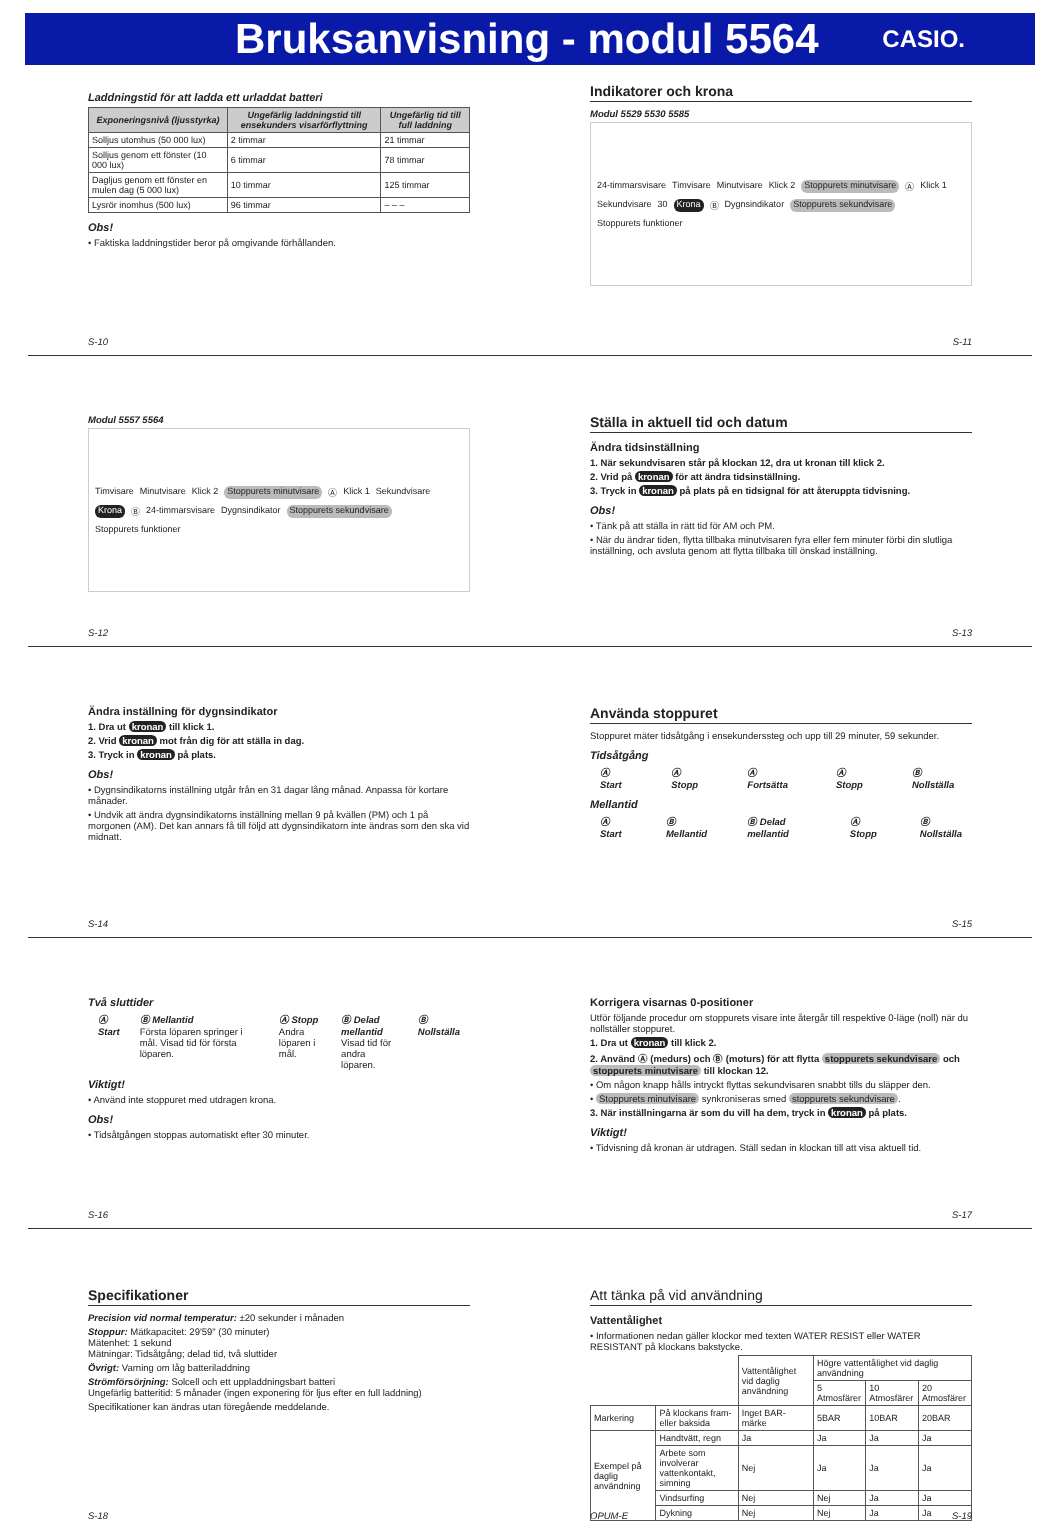Bruksanvisning - modul 5564
CASIO.
Laddningstid för att ladda ett urladdat batteri
| Exponeringsnivå (ljusstyrka) | Ungefärlig laddningstid till ensekunders visarförflyttning | Ungefärlig tid till full laddning |
| --- | --- | --- |
| Solljus utomhus (50 000 lux) | 2 timmar | 21 timmar |
| Solljus genom ett fönster (10 000 lux) | 6 timmar | 78 timmar |
| Dagljus genom ett fönster en mulen dag (5 000 lux) | 10 timmar | 125 timmar |
| Lysrör inomhus (500 lux) | 96 timmar | – – – |
Obs!
• Faktiska laddningstider beror på omgivande förhållanden.
S-10
Indikatorer och krona
Modul 5529 5530 5585
24-timmarsvisare Timvisare Minutvisare Klick 2 Stoppurets minutvisare Ⓐ Klick 1 Sekundvisare 30 Krona Ⓑ Dygnsindikator Stoppurets sekundvisare Stoppurets funktioner
S-11
Modul 5557 5564
Timvisare Minutvisare Klick 2 Stoppurets minutvisare Ⓐ Klick 1 Sekundvisare Krona Ⓑ 24-timmarsvisare Dygnsindikator Stoppurets sekundvisare Stoppurets funktioner
S-12
Ställa in aktuell tid och datum
Ändra tidsinställning
1. När sekundvisaren står på klockan 12, dra ut kronan till klick 2.
2. Vrid på kronan för att ändra tidsinställning.
3. Tryck in kronan på plats på en tidsignal för att återuppta tidvisning.
Obs!
• Tänk på att ställa in rätt tid för AM och PM.
• När du ändrar tiden, flytta tillbaka minutvisaren fyra eller fem minuter förbi din slutliga inställning, och avsluta genom att flytta tillbaka till önskad inställning.
S-13
Ändra inställning för dygnsindikator
1. Dra ut kronan till klick 1.
2. Vrid kronan mot från dig för att ställa in dag.
3. Tryck in kronan på plats.
Obs!
• Dygnsindikatorns inställning utgår från en 31 dagar lång månad. Anpassa för kortare månader.
• Undvik att ändra dygnsindikatorns inställning mellan 9 på kvällen (PM) och 1 på morgonen (AM). Det kan annars få till följd att dygnsindikatorn inte ändras som den ska vid midnatt.
S-14
Använda stoppuret
Stoppuret mäter tidsåtgång i ensekunderssteg och upp till 29 minuter, 59 sekunder.
Tidsåtgång
Ⓐ Start Ⓐ Stopp Ⓐ Fortsätta Ⓐ Stopp Ⓑ Nollställa
Mellantid
Ⓐ Start Ⓑ Mellantid Ⓑ Delad mellantid Ⓐ Stopp Ⓑ Nollställa
S-15
Två sluttider
Ⓐ Start Ⓑ Mellantid
Första löparen springer i mål. Visad tid för första löparen. Ⓐ Stopp
Andra löparen i mål. Ⓑ Delad mellantid
Visad tid för andra löparen. Ⓑ Nollställa
Viktigt!
• Använd inte stoppuret med utdragen krona.
Obs!
• Tidsåtgången stoppas automatiskt efter 30 minuter.
S-16
Korrigera visarnas 0-positioner
Utför följande procedur om stoppurets visare inte återgår till respektive 0-läge (noll) när du nollställer stoppuret.
1. Dra ut kronan till klick 2.
2. Använd Ⓐ (medurs) och Ⓑ (moturs) för att flytta stoppurets sekundvisare och stoppurets minutvisare till klockan 12.
• Om någon knapp hålls intryckt flyttas sekundvisaren snabbt tills du släpper den.
• Stoppurets minutvisare synkroniseras smed stoppurets sekundvisare.
3. När inställningarna är som du vill ha dem, tryck in kronan på plats.
Viktigt!
• Tidvisning då kronan är utdragen. Ställ sedan in klockan till att visa aktuell tid.
S-17
Specifikationer
Precision vid normal temperatur: ±20 sekunder i månaden
Stoppur: Mätkapacitet: 29'59" (30 minuter)
Mätenhet: 1 sekund
Mätningar: Tidsåtgång; delad tid, två sluttider
Övrigt: Varning om låg batteriladdning
Strömförsörjning: Solcell och ett uppladdningsbart batteri
Ungefärlig batteritid: 5 månader (ingen exponering för ljus efter en full laddning)
Specifikationer kan ändras utan föregående meddelande.
S-18
Att tänka på vid användning
Vattentålighet
• Informationen nedan gäller klockor med texten WATER RESIST eller WATER RESISTANT på klockans bakstycke.
| | | Vattentålighet vid daglig användning | Högre vattentålighet vid daglig användning | | |
| | | | 5 Atmosfärer | 10 Atmosfärer | 20 Atmosfärer |
| Markering | På klockans fram- eller baksida | Inget BAR-märke | 5BAR | 10BAR | 20BAR |
| Exempel på daglig användning | Handtvätt, regn | Ja | Ja | Ja | Ja |
| | Arbete som involverar vattenkontakt, simning | Nej | Ja | Ja | Ja |
| | Vindsurfing | Nej | Nej | Ja | Ja |
| | Dykning | Nej | Nej | Ja | Ja |
OPUM-E S-19